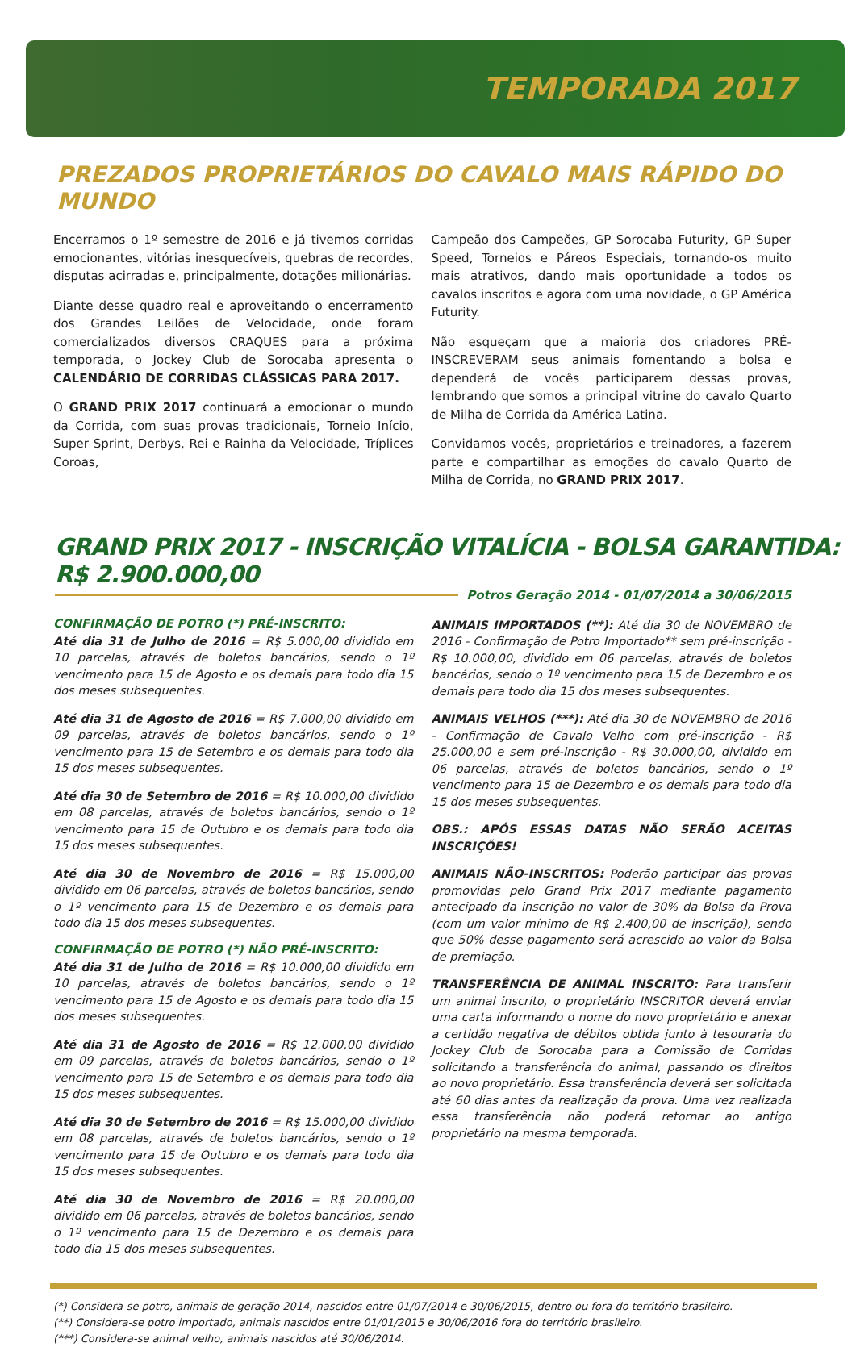TEMPORADA 2017
PREZADOS PROPRIETÁRIOS DO CAVALO MAIS RÁPIDO DO MUNDO
Encerramos o 1º semestre de 2016 e já tivemos corridas emocionantes, vitórias inesquecíveis, quebras de recordes, disputas acirradas e, principalmente, dotações milionárias.
Diante desse quadro real e aproveitando o encerramento dos Grandes Leilões de Velocidade, onde foram comercializados diversos CRAQUES para a próxima temporada, o Jockey Club de Sorocaba apresenta o CALENDÁRIO DE CORRIDAS CLÁSSICAS PARA 2017.
O GRAND PRIX 2017 continuará a emocionar o mundo da Corrida, com suas provas tradicionais, Torneio Início, Super Sprint, Derbys, Rei e Rainha da Velocidade, Tríplices Coroas,
Campeão dos Campeões, GP Sorocaba Futurity, GP Super Speed, Torneios e Páreos Especiais, tornando-os muito mais atrativos, dando mais oportunidade a todos os cavalos inscritos e agora com uma novidade, o GP América Futurity.
Não esqueçam que a maioria dos criadores PRÉ-INSCREVERAM seus animais fomentando a bolsa e dependerá de vocês participarem dessas provas, lembrando que somos a principal vitrine do cavalo Quarto de Milha de Corrida da América Latina.
Convidamos vocês, proprietários e treinadores, a fazerem parte e compartilhar as emoções do cavalo Quarto de Milha de Corrida, no GRAND PRIX 2017.
GRAND PRIX 2017 - INSCRIÇÃO VITALÍCIA - BOLSA GARANTIDA: R$ 2.900.000,00
Potros Geração 2014 - 01/07/2014 a 30/06/2015
CONFIRMAÇÃO DE POTRO (*) PRÉ-INSCRITO:
Até dia 31 de Julho de 2016 = R$ 5.000,00 dividido em 10 parcelas, através de boletos bancários, sendo o 1º vencimento para 15 de Agosto e os demais para todo dia 15 dos meses subsequentes.
Até dia 31 de Agosto de 2016 = R$ 7.000,00 dividido em 09 parcelas, através de boletos bancários, sendo o 1º vencimento para 15 de Setembro e os demais para todo dia 15 dos meses subsequentes.
Até dia 30 de Setembro de 2016 = R$ 10.000,00 dividido em 08 parcelas, através de boletos bancários, sendo o 1º vencimento para 15 de Outubro e os demais para todo dia 15 dos meses subsequentes.
Até dia 30 de Novembro de 2016 = R$ 15.000,00 dividido em 06 parcelas, através de boletos bancários, sendo o 1º vencimento para 15 de Dezembro e os demais para todo dia 15 dos meses subsequentes.
CONFIRMAÇÃO DE POTRO (*) NÃO PRÉ-INSCRITO:
Até dia 31 de Julho de 2016 = R$ 10.000,00 dividido em 10 parcelas, através de boletos bancários, sendo o 1º vencimento para 15 de Agosto e os demais para todo dia 15 dos meses subsequentes.
Até dia 31 de Agosto de 2016 = R$ 12.000,00 dividido em 09 parcelas, através de boletos bancários, sendo o 1º vencimento para 15 de Setembro e os demais para todo dia 15 dos meses subsequentes.
Até dia 30 de Setembro de 2016 = R$ 15.000,00 dividido em 08 parcelas, através de boletos bancários, sendo o 1º vencimento para 15 de Outubro e os demais para todo dia 15 dos meses subsequentes.
Até dia 30 de Novembro de 2016 = R$ 20.000,00 dividido em 06 parcelas, através de boletos bancários, sendo o 1º vencimento para 15 de Dezembro e os demais para todo dia 15 dos meses subsequentes.
ANIMAIS IMPORTADOS (**): Até dia 30 de NOVEMBRO de 2016 - Confirmação de Potro Importado** sem pré-inscrição - R$ 10.000,00, dividido em 06 parcelas, através de boletos bancários, sendo o 1º vencimento para 15 de Dezembro e os demais para todo dia 15 dos meses subsequentes.
ANIMAIS VELHOS (***): Até dia 30 de NOVEMBRO de 2016 - Confirmação de Cavalo Velho com pré-inscrição - R$ 25.000,00 e sem pré-inscrição - R$ 30.000,00, dividido em 06 parcelas, através de boletos bancários, sendo o 1º vencimento para 15 de Dezembro e os demais para todo dia 15 dos meses subsequentes.
OBS.: APÓS ESSAS DATAS NÃO SERÃO ACEITAS INSCRIÇÕES!
ANIMAIS NÃO-INSCRITOS: Poderão participar das provas promovidas pelo Grand Prix 2017 mediante pagamento antecipado da inscrição no valor de 30% da Bolsa da Prova (com um valor mínimo de R$ 2.400,00 de inscrição), sendo que 50% desse pagamento será acrescido ao valor da Bolsa de premiação.
TRANSFERÊNCIA DE ANIMAL INSCRITO: Para transferir um animal inscrito, o proprietário INSCRITOR deverá enviar uma carta informando o nome do novo proprietário e anexar a certidão negativa de débitos obtida junto à tesouraria do Jockey Club de Sorocaba para a Comissão de Corridas solicitando a transferência do animal, passando os direitos ao novo proprietário. Essa transferência deverá ser solicitada até 60 dias antes da realização da prova. Uma vez realizada essa transferência não poderá retornar ao antigo proprietário na mesma temporada.
(*) Considera-se potro, animais de geração 2014, nascidos entre 01/07/2014 e 30/06/2015, dentro ou fora do território brasileiro.
(**) Considera-se potro importado, animais nascidos entre 01/01/2015 e 30/06/2016 fora do território brasileiro.
(***) Considera-se animal velho, animais nascidos até 30/06/2014.